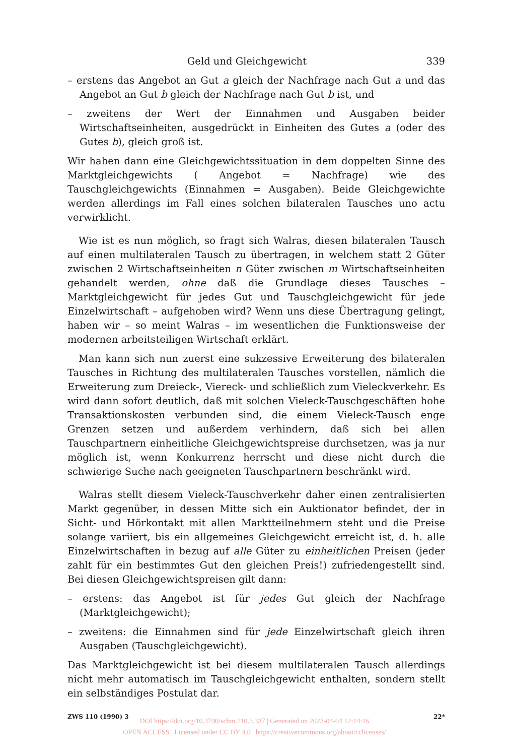Geld und Gleichgewicht 339
– erstens das Angebot an Gut a gleich der Nachfrage nach Gut a und das Angebot an Gut b gleich der Nachfrage nach Gut b ist, und
– zweitens der Wert der Einnahmen und Ausgaben beider Wirtschaftseinheiten, ausgedrückt in Einheiten des Gutes a (oder des Gutes b), gleich groß ist.
Wir haben dann eine Gleichgewichtssituation in dem doppelten Sinne des Marktgleichgewichts ( Angebot = Nachfrage) wie des Tauschgleichgewichts (Einnahmen = Ausgaben). Beide Gleichgewichte werden allerdings im Fall eines solchen bilateralen Tausches uno actu verwirklicht.
Wie ist es nun möglich, so fragt sich Walras, diesen bilateralen Tausch auf einen multilateralen Tausch zu übertragen, in welchem statt 2 Güter zwischen 2 Wirtschaftseinheiten n Güter zwischen m Wirtschaftseinheiten gehandelt werden, ohne daß die Grundlage dieses Tausches – Marktgleichgewicht für jedes Gut und Tauschgleichgewicht für jede Einzelwirtschaft – aufgehoben wird? Wenn uns diese Übertragung gelingt, haben wir – so meint Walras – im wesentlichen die Funktionsweise der modernen arbeitsteiligen Wirtschaft erklärt.
Man kann sich nun zuerst eine sukzessive Erweiterung des bilateralen Tausches in Richtung des multilateralen Tausches vorstellen, nämlich die Erweiterung zum Dreieck-, Viereck- und schließlich zum Vieleckverkehr. Es wird dann sofort deutlich, daß mit solchen Vieleck-Tauschgeschäften hohe Transaktionskosten verbunden sind, die einem Vieleck-Tausch enge Grenzen setzen und außerdem verhindern, daß sich bei allen Tauschpartnern einheitliche Gleichgewichtspreise durchsetzen, was ja nur möglich ist, wenn Konkurrenz herrscht und diese nicht durch die schwierige Suche nach geeigneten Tauschpartnern beschränkt wird.
Walras stellt diesem Vieleck-Tauschverkehr daher einen zentralisierten Markt gegenüber, in dessen Mitte sich ein Auktionator befindet, der in Sicht- und Hörkontakt mit allen Marktteilnehmern steht und die Preise solange variiert, bis ein allgemeines Gleichgewicht erreicht ist, d. h. alle Einzelwirtschaften in bezug auf alle Güter zu einheitlichen Preisen (jeder zahlt für ein bestimmtes Gut den gleichen Preis!) zufriedengestellt sind. Bei diesen Gleichgewichtspreisen gilt dann:
– erstens: das Angebot ist für jedes Gut gleich der Nachfrage (Marktgleichgewicht);
– zweitens: die Einnahmen sind für jede Einzelwirtschaft gleich ihren Ausgaben (Tauschgleichgewicht).
Das Marktgleichgewicht ist bei diesem multilateralen Tausch allerdings nicht mehr automatisch im Tauschgleichgewicht enthalten, sondern stellt ein selbständiges Postulat dar.
ZWS 110 (1990) 3 22*
DOI https://doi.org/10.3790/schm.110.3.337 | Generated on 2023-04-04 12:14:16
OPEN ACCESS | Licensed under CC BY 4.0 | https://creativecommons.org/about/cclicenses/